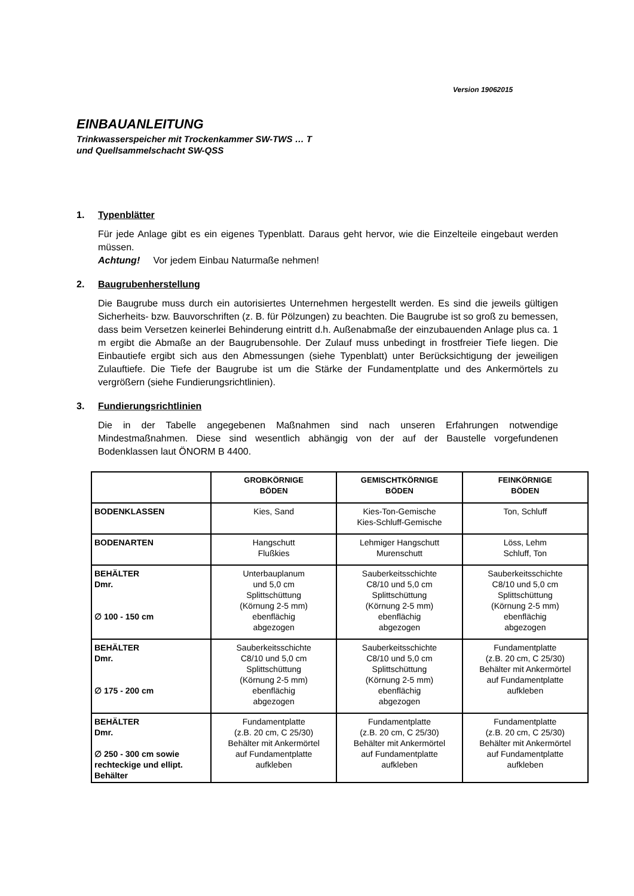Version 19062015
EINBAUANLEITUNG
Trinkwasserspeicher mit Trockenkammer SW-TWS … T
und Quellsammelschacht SW-QSS
1. Typenblätter
Für jede Anlage gibt es ein eigenes Typenblatt. Daraus geht hervor, wie die Einzelteile eingebaut werden müssen.
Achtung! Vor jedem Einbau Naturmaße nehmen!
2. Baugrubenherstellung
Die Baugrube muss durch ein autorisiertes Unternehmen hergestellt werden. Es sind die jeweils gültigen Sicherheits- bzw. Bauvorschriften (z. B. für Pölzungen) zu beachten. Die Baugrube ist so groß zu bemessen, dass beim Versetzen keinerlei Behinderung eintritt d.h. Außenabmaße der einzubauenden Anlage plus ca. 1 m ergibt die Abmaße an der Baugrubensohle. Der Zulauf muss unbedingt in frostfreier Tiefe liegen. Die Einbautiefe ergibt sich aus den Abmessungen (siehe Typenblatt) unter Berücksichtigung der jeweiligen Zulauftiefe. Die Tiefe der Baugrube ist um die Stärke der Fundamentplatte und des Ankermörtels zu vergrößern (siehe Fundierungsrichtlinien).
3. Fundierungsrichtlinien
Die in der Tabelle angegebenen Maßnahmen sind nach unseren Erfahrungen notwendige Mindestmaßnahmen. Diese sind wesentlich abhängig von der auf der Baustelle vorgefundenen Bodenklassen laut ÖNORM B 4400.
| | GROBKÖRNIGE BÖDEN | GEMISCHTKÖRNIGE BÖDEN | FEINKÖRNIGE BÖDEN |
| --- | --- | --- | --- |
| BODENKLASSEN | Kies, Sand | Kies-Ton-Gemische Kies-Schluff-Gemische | Ton, Schluff |
| BODENARTEN | Hangschutt Flußkies | Lehmiger Hangschutt Murenschutt | Löss, Lehm Schluff, Ton |
| BEHÄLTER Dmr. ∅ 100 - 150 cm | Unterbauplanum und 5,0 cm Splittschüttung (Körnung 2-5 mm) ebenflächig abgezogen | Sauberkeitsschichte C8/10 und 5,0 cm Splittschüttung (Körnung 2-5 mm) ebenflächig abgezogen | Sauberkeitsschichte C8/10 und 5,0 cm Splittschüttung (Körnung 2-5 mm) ebenflächig abgezogen |
| BEHÄLTER Dmr. ∅ 175 - 200 cm | Sauberkeitsschichte C8/10 und 5,0 cm Splittschüttung (Körnung 2-5 mm) ebenflächig abgezogen | Sauberkeitsschichte C8/10 und 5,0 cm Splittschüttung (Körnung 2-5 mm) ebenflächig abgezogen | Fundamentplatte (z.B. 20 cm, C 25/30) Behälter mit Ankermörtel auf Fundamentplatte aufkleben |
| BEHÄLTER Dmr. ∅ 250 - 300 cm sowie rechteckige und ellipt. Behälter | Fundamentplatte (z.B. 20 cm, C 25/30) Behälter mit Ankermörtel auf Fundamentplatte aufkleben | Fundamentplatte (z.B. 20 cm, C 25/30) Behälter mit Ankermörtel auf Fundamentplatte aufkleben | Fundamentplatte (z.B. 20 cm, C 25/30) Behälter mit Ankermörtel auf Fundamentplatte aufkleben |